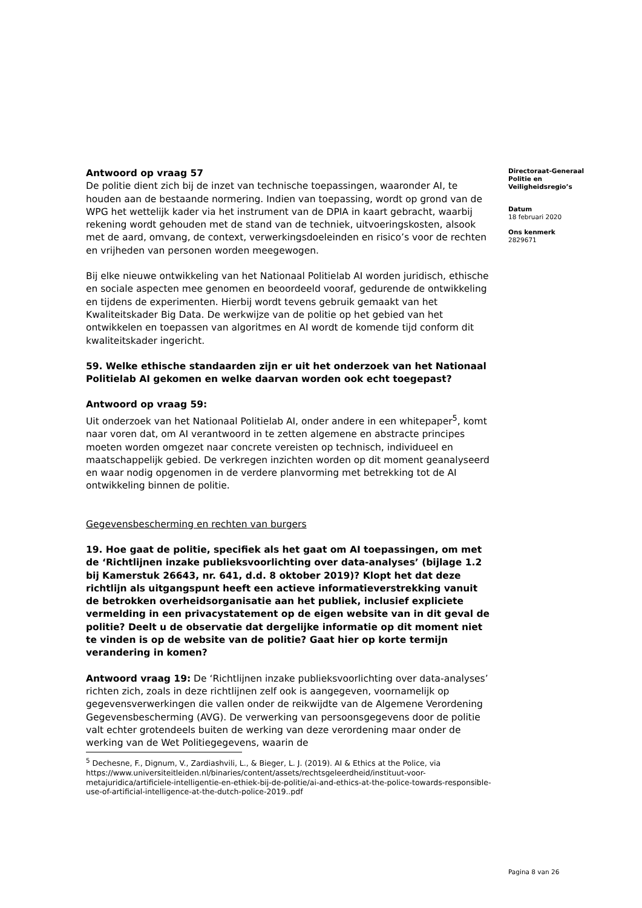Antwoord op vraag 57
De politie dient zich bij de inzet van technische toepassingen, waaronder AI, te houden aan de bestaande normering. Indien van toepassing, wordt op grond van de WPG het wettelijk kader via het instrument van de DPIA in kaart gebracht, waarbij rekening wordt gehouden met de stand van de techniek, uitvoeringskosten, alsook met de aard, omvang, de context, verwerkingsdoeleinden en risico’s voor de rechten en vrijheden van personen worden meegewogen.
Bij elke nieuwe ontwikkeling van het Nationaal Politielab AI worden juridisch, ethische en sociale aspecten mee genomen en beoordeeld vooraf, gedurende de ontwikkeling en tijdens de experimenten. Hierbij wordt tevens gebruik gemaakt van het Kwaliteitskader Big Data. De werkwijze van de politie op het gebied van het ontwikkelen en toepassen van algoritmes en AI wordt de komende tijd conform dit kwaliteitskader ingericht.
59. Welke ethische standaarden zijn er uit het onderzoek van het Nationaal Politielab AI gekomen en welke daarvan worden ook echt toegepast?
Antwoord op vraag 59:
Uit onderzoek van het Nationaal Politielab AI, onder andere in een whitepaper<sup>5</sup>, komt naar voren dat, om AI verantwoord in te zetten algemene en abstracte principes moeten worden omgezet naar concrete vereisten op technisch, individueel en maatschappelijk gebied. De verkregen inzichten worden op dit moment geanalyseerd en waar nodig opgenomen in de verdere planvorming met betrekking tot de AI ontwikkeling binnen de politie.
Gegevensbescherming en rechten van burgers
19. Hoe gaat de politie, specifiek als het gaat om AI toepassingen, om met de ‘Richtlijnen inzake publieksvoorlichting over data-analyses’ (bijlage 1.2 bij Kamerstuk 26643, nr. 641, d.d. 8 oktober 2019)? Klopt het dat deze richtlijn als uitgangspunt heeft een actieve informatieverstrekking vanuit de betrokken overheidsorganisatie aan het publiek, inclusief expliciete vermelding in een privacystatement op de eigen website van in dit geval de politie? Deelt u de observatie dat dergelijke informatie op dit moment niet te vinden is op de website van de politie? Gaat hier op korte termijn verandering in komen?
Antwoord vraag 19: De ‘Richtlijnen inzake publieksvoorlichting over data-analyses’ richten zich, zoals in deze richtlijnen zelf ook is aangegeven, voornamelijk op gegevensverwerkingen die vallen onder de reikwijdte van de Algemene Verordening Gegevensbescherming (AVG). De verwerking van persoonsgegevens door de politie valt echter grotendeels buiten de werking van deze verordening maar onder de werking van de Wet Politiegegevens, waarin de
<sup>5</sup> Dechesne, F., Dignum, V., Zardiashvili, L., & Bieger, L. J. (2019). AI & Ethics at the Police, via https://www.universiteitleiden.nl/binaries/content/assets/rechtsgeleerdheid/instituut-voor-metajuridica/artificiele-intelligentie-en-ethiek-bij-de-politie/ai-and-ethics-at-the-police-towards-responsible-use-of-artificial-intelligence-at-the-dutch-police-2019..pdf
Directoraat-Generaal Politie en Veiligheidsregio’s
Datum
18 februari 2020
Ons kenmerk
2829671
Pagina 8 van 26